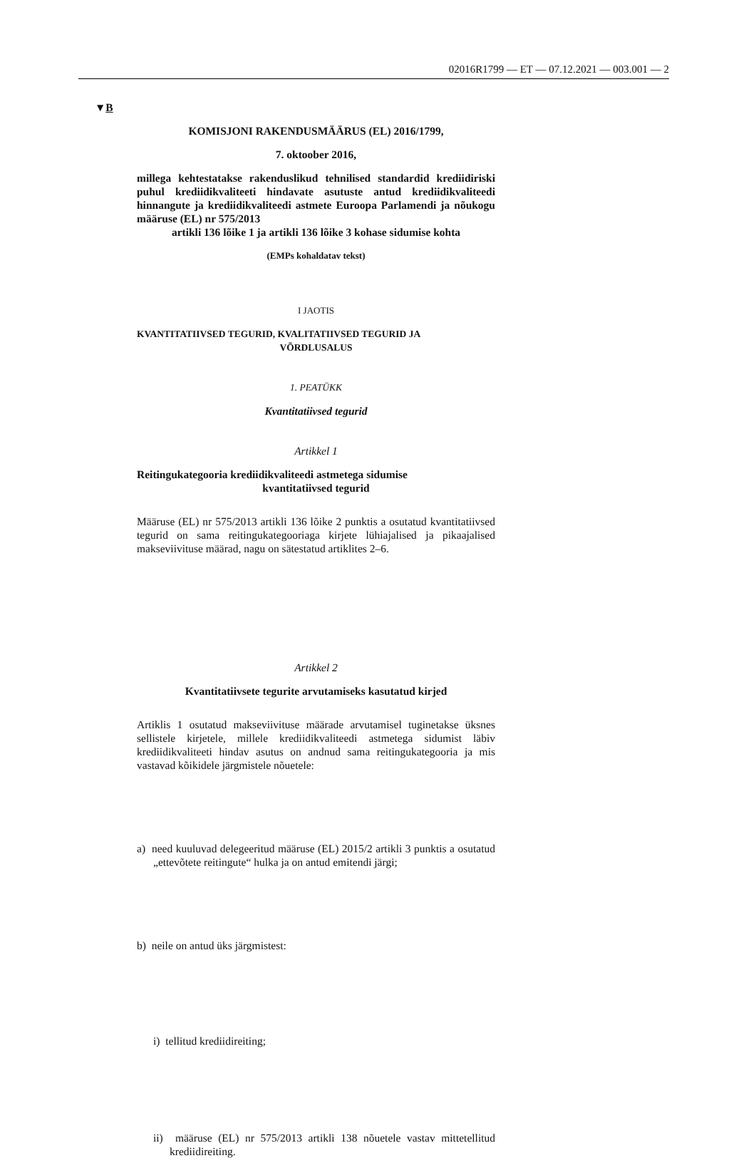02016R1799 — ET — 07.12.2021 — 003.001 — 2
▼B
KOMISJONI RAKENDUSMÄÄRUS (EL) 2016/1799,
7. oktoober 2016,
millega kehtestatakse rakenduslikud tehnilised standardid krediidiriski puhul krediidikvaliteeti hindavate asutuste antud krediidikvaliteedi hinnangute ja krediidikvaliteedi astmete Euroopa Parlamendi ja nõukogu määruse (EL) nr 575/2013
artikli 136 lõike 1 ja artikli 136 lõike 3 kohase sidumise kohta
(EMPs kohaldatav tekst)
I JAOTIS
KVANTITATIIVSED TEGURID, KVALITATIIVSED TEGURID JA
VÕRDLUSALUS
1. PEATÜKK
Kvantitatiivsed tegurid
Artikkel 1
Reitingukategooria krediidikvaliteedi astmetega sidumise
kvantitatiivsed tegurid
Määruse (EL) nr 575/2013 artikli 136 lõike 2 punktis a osutatud kvantitatiivsed tegurid on sama reitingukategooriaga kirjete lühiajalised ja pikaajalised makseviivituse määrad, nagu on sätestatud artiklites 2–6.
Artikkel 2
Kvantitatiivsete tegurite arvutamiseks kasutatud kirjed
Artiklis 1 osutatud makseviivituse määrade arvutamisel tuginetakse üksnes sellistele kirjetele, millele krediidikvaliteedi astmetega sidumist läbiv krediidikvaliteeti hindav asutus on andnud sama reitingukategooria ja mis vastavad kõikidele järgmistele nõuetele:
a) need kuuluvad delegeeritud määruse (EL) 2015/2 artikli 3 punktis a osutatud „ettevõtete reitingute“ hulka ja on antud emitendi järgi;
b) neile on antud üks järgmistest:
i) tellitud krediidireiting;
ii) määruse (EL) nr 575/2013 artikli 138 nõuetele vastav mittetellitud krediidireiting.